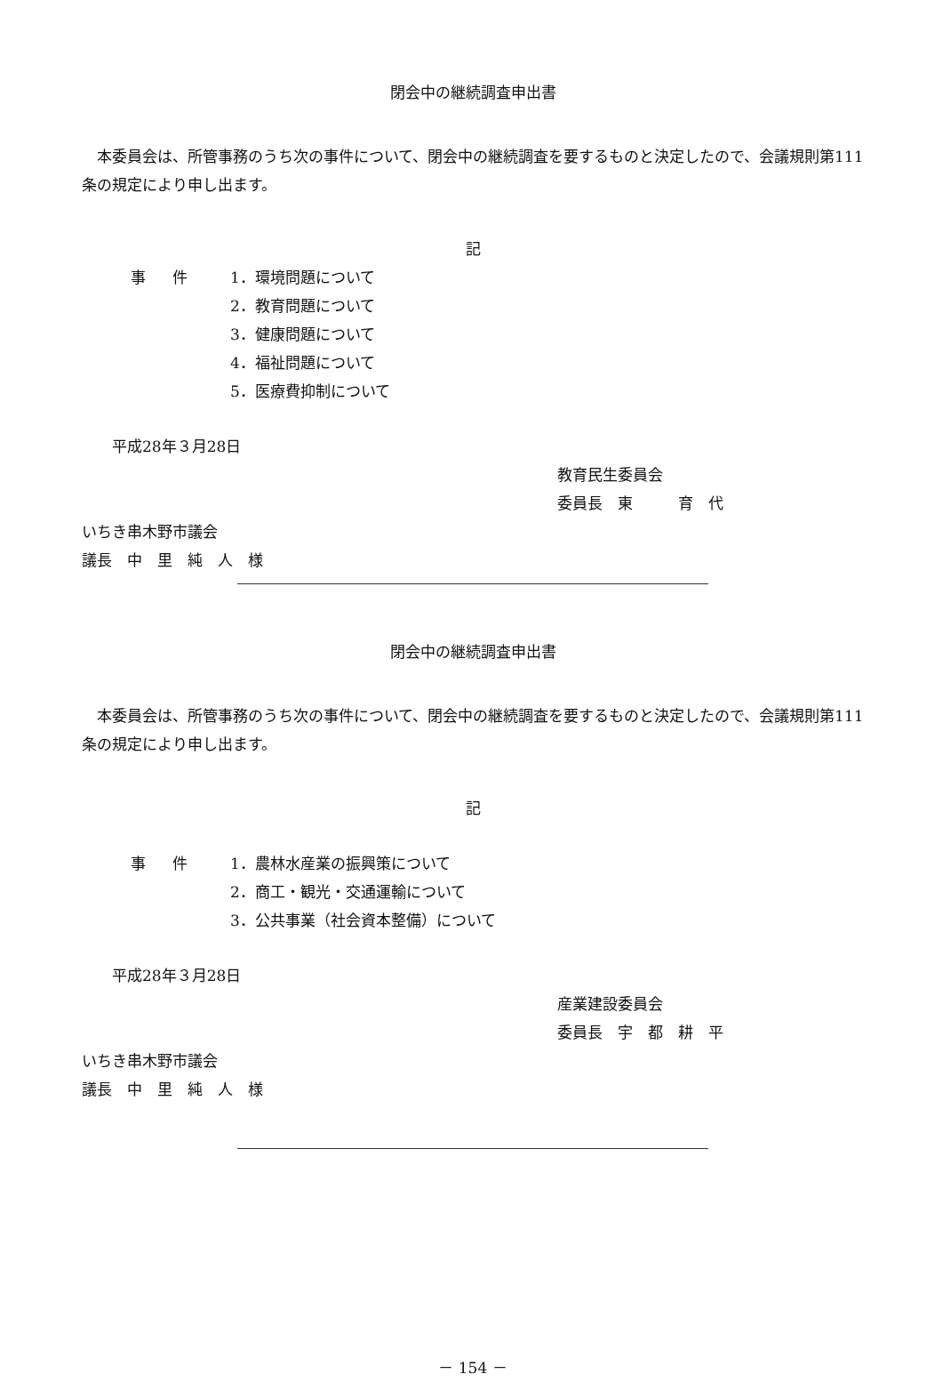閉会中の継続調査申出書
　本委員会は、所管事務のうち次の事件について、閉会中の継続調査を要するものと決定したので、会議規則第111条の規定により申し出ます。
記
事件 1．環境問題について
2．教育問題について
3．健康問題について
4．福祉問題について
5．医療費抑制について
　　平成28年３月28日
教育民生委員会
委員長　東　　　育　代
いちき串木野市議会
議長　中　里　純　人　様
閉会中の継続調査申出書
　本委員会は、所管事務のうち次の事件について、閉会中の継続調査を要するものと決定したので、会議規則第111条の規定により申し出ます。
記
事件 1．農林水産業の振興策について
2．商工・観光・交通運輸について
3．公共事業（社会資本整備）について
　　平成28年３月28日
産業建設委員会
委員長　宇　都　耕　平
いちき串木野市議会
議長　中　里　純　人　様
－ 154 －